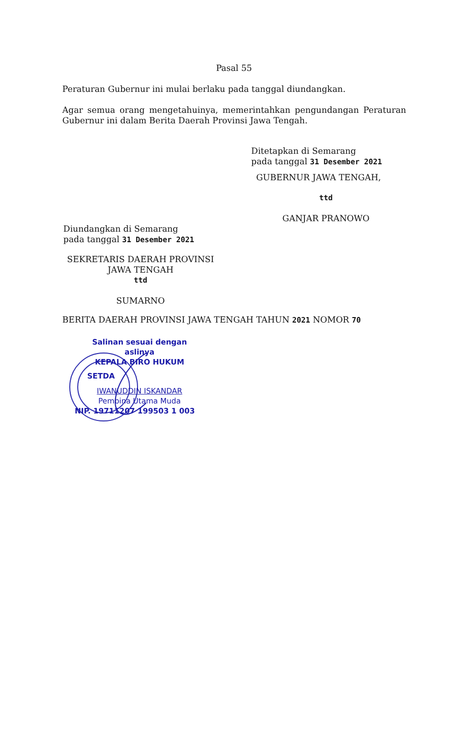Pasal 55
Peraturan Gubernur ini mulai berlaku pada tanggal diundangkan.
Agar semua orang mengetahuinya, memerintahkan pengundangan Peraturan Gubernur ini dalam Berita Daerah Provinsi Jawa Tengah.
Ditetapkan di Semarang
pada tanggal 31 Desember 2021
GUBERNUR JAWA TENGAH,
ttd
GANJAR PRANOWO
Diundangkan di Semarang
pada tanggal 31 Desember 2021
SEKRETARIS DAERAH PROVINSI
JAWA TENGAH
ttd
SUMARNO
BERITA DAERAH PROVINSI JAWA TENGAH TAHUN 2021 NOMOR 70
Salinan sesuai dengan
aslinya
KEPALA BIRO HUKUM
SETDA
IWANUDDIN ISKANDAR
Pembina Utama Muda
NIP. 19711207 199503 1 003